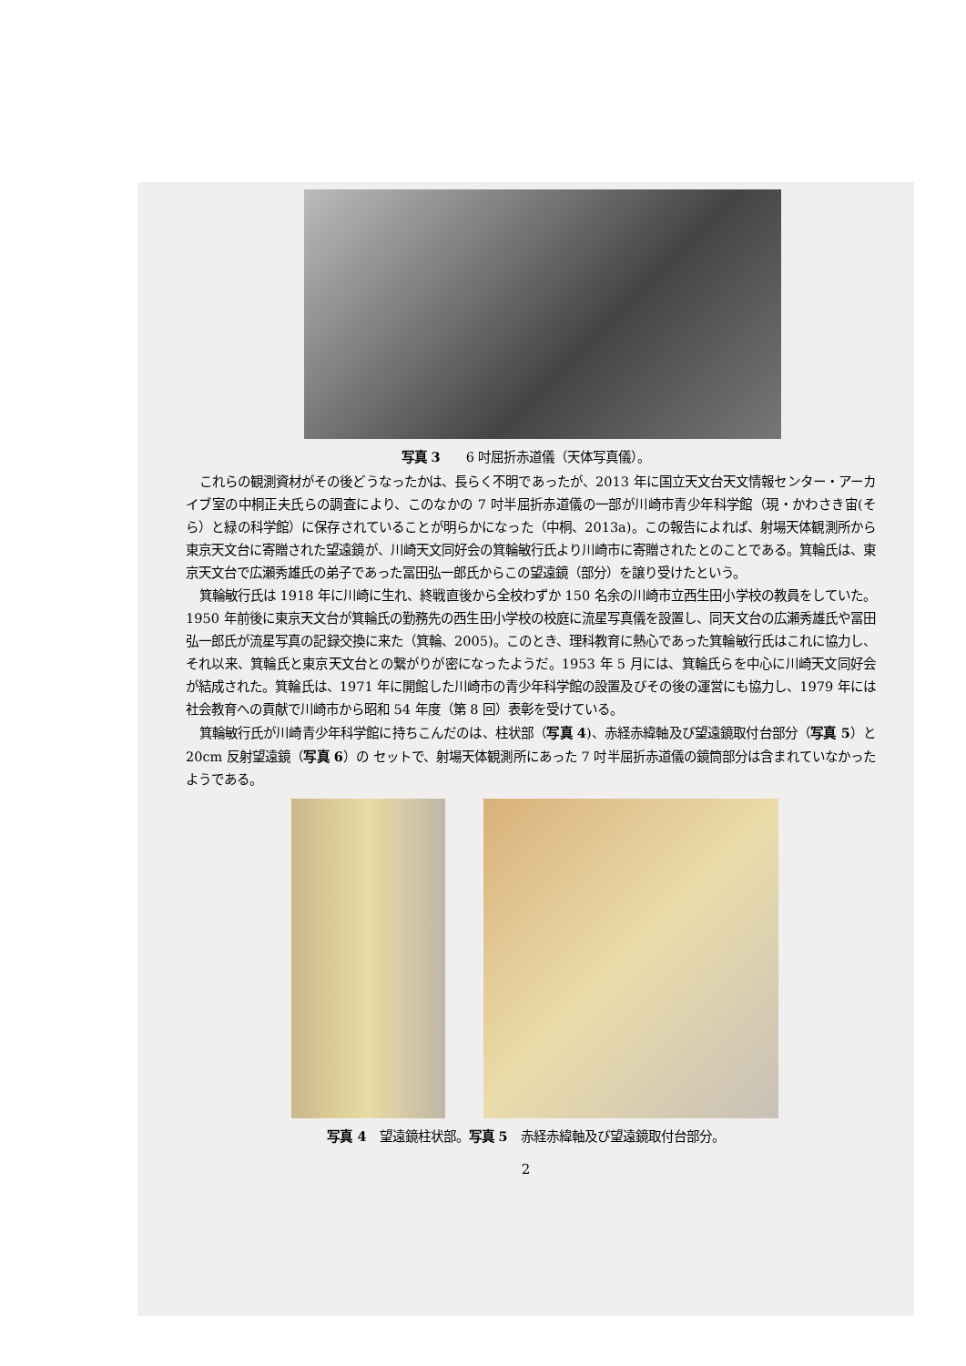写真 3　　6 吋屈折赤道儀（天体写真儀）。
これらの観測資材がその後どうなったかは、長らく不明であったが、2013 年に国立天文台天文情報センター・アーカイブ室の中桐正夫氏らの調査により、このなかの 7 吋半屈折赤道儀の一部が川崎市青少年科学館（現・かわさき宙(そら）と緑の科学館）に保存されていることが明らかになった（中桐、2013a)。この報告によれば、射場天体観測所から東京天文台に寄贈された望遠鏡が、川崎天文同好会の箕輪敏行氏より川崎市に寄贈されたとのことである。箕輪氏は、東京天文台で広瀬秀雄氏の弟子であった冨田弘一郎氏からこの望遠鏡（部分）を譲り受けたという。
箕輪敏行氏は 1918 年に川崎に生れ、終戦直後から全校わずか 150 名余の川崎市立西生田小学校の教員をしていた。1950 年前後に東京天文台が箕輪氏の勤務先の西生田小学校の校庭に流星写真儀を設置し、同天文台の広瀬秀雄氏や冨田弘一郎氏が流星写真の記録交換に来た（箕輪、2005)。このとき、理科教育に熱心であった箕輪敏行氏はこれに協力し、それ以来、箕輪氏と東京天文台との繋がりが密になったようだ。1953 年 5 月には、箕輪氏らを中心に川崎天文同好会が結成された。箕輪氏は、1971 年に開館した川崎市の青少年科学館の設置及びその後の運営にも協力し、1979 年には社会教育への貢献で川崎市から昭和 54 年度（第 8 回）表彰を受けている。
箕輪敏行氏が川崎青少年科学館に持ちこんだのは、柱状部（写真 4)、赤経赤緯軸及び望遠鏡取付台部分（写真 5）と 20cm 反射望遠鏡（写真 6）の セットで、射場天体観測所にあった 7 吋半屈折赤道儀の鏡筒部分は含まれていなかったようである。
写真 4　望遠鏡柱状部。写真 5　赤経赤緯軸及び望遠鏡取付台部分。
2